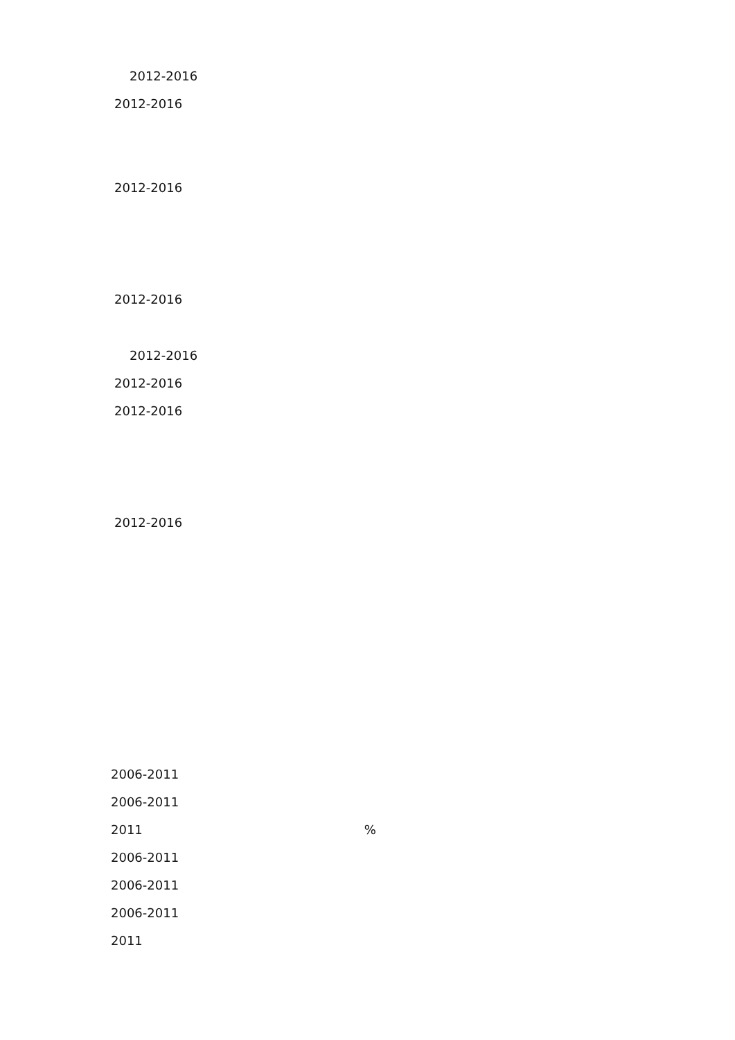2012-2016
2012-2016
2012-2016
2012-2016
2012-2016
2012-2016
2012-2016
2012-2016
2006-2011
2006-2011
2011%
2006-2011
2006-2011
2006-2011
2011